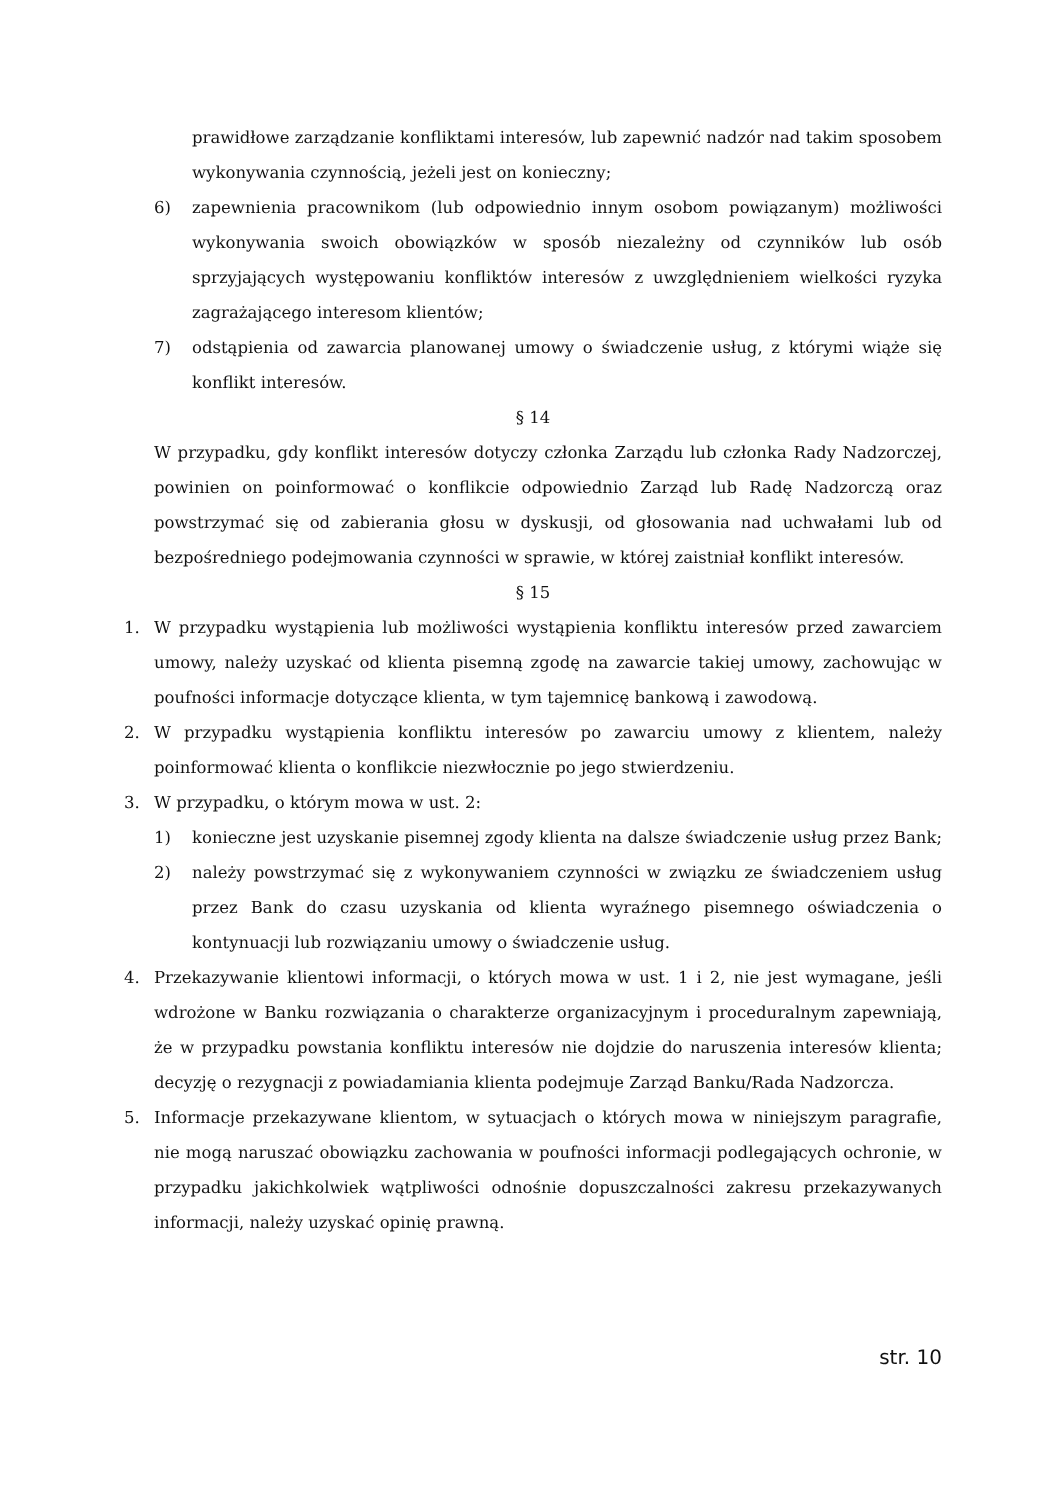prawidłowe zarządzanie konfliktami interesów, lub zapewnić nadzór nad takim sposobem wykonywania czynnością, jeżeli jest on konieczny;
6) zapewnienia pracownikom (lub odpowiednio innym osobom powiązanym) możliwości wykonywania swoich obowiązków w sposób niezależny od czynników lub osób sprzyjających występowaniu konfliktów interesów z uwzględnieniem wielkości ryzyka zagrażającego interesom klientów;
7) odstąpienia od zawarcia planowanej umowy o świadczenie usług, z którymi wiąże się konflikt interesów.
§ 14
W przypadku, gdy konflikt interesów dotyczy członka Zarządu lub członka Rady Nadzorczej, powinien on poinformować o konflikcie odpowiednio Zarząd lub Radę Nadzorczą oraz powstrzymać się od zabierania głosu w dyskusji, od głosowania nad uchwałami lub od bezpośredniego podejmowania czynności w sprawie, w której zaistniał konflikt interesów.
§ 15
1. W przypadku wystąpienia lub możliwości wystąpienia konfliktu interesów przed zawarciem umowy, należy uzyskać od klienta pisemną zgodę na zawarcie takiej umowy, zachowując w poufności informacje dotyczące klienta, w tym tajemnicę bankową i zawodową.
2. W przypadku wystąpienia konfliktu interesów po zawarciu umowy z klientem, należy poinformować klienta o konflikcie niezwłocznie po jego stwierdzeniu.
3. W przypadku, o którym mowa w ust. 2:
1) konieczne jest uzyskanie pisemnej zgody klienta na dalsze świadczenie usług przez Bank;
2) należy powstrzymać się z wykonywaniem czynności w związku ze świadczeniem usług przez Bank do czasu uzyskania od klienta wyraźnego pisemnego oświadczenia o kontynuacji lub rozwiązaniu umowy o świadczenie usług.
4. Przekazywanie klientowi informacji, o których mowa w ust. 1 i 2, nie jest wymagane, jeśli wdrożone w Banku rozwiązania o charakterze organizacyjnym i proceduralnym zapewniają, że w przypadku powstania konfliktu interesów nie dojdzie do naruszenia interesów klienta; decyzję o rezygnacji z powiadamiania klienta podejmuje Zarząd Banku/Rada Nadzorcza.
5. Informacje przekazywane klientom, w sytuacjach o których mowa w niniejszym paragrafie, nie mogą naruszać obowiązku zachowania w poufności informacji podlegających ochronie, w przypadku jakichkolwiek wątpliwości odnośnie dopuszczalności zakresu przekazywanych informacji, należy uzyskać opinię prawną.
str. 10